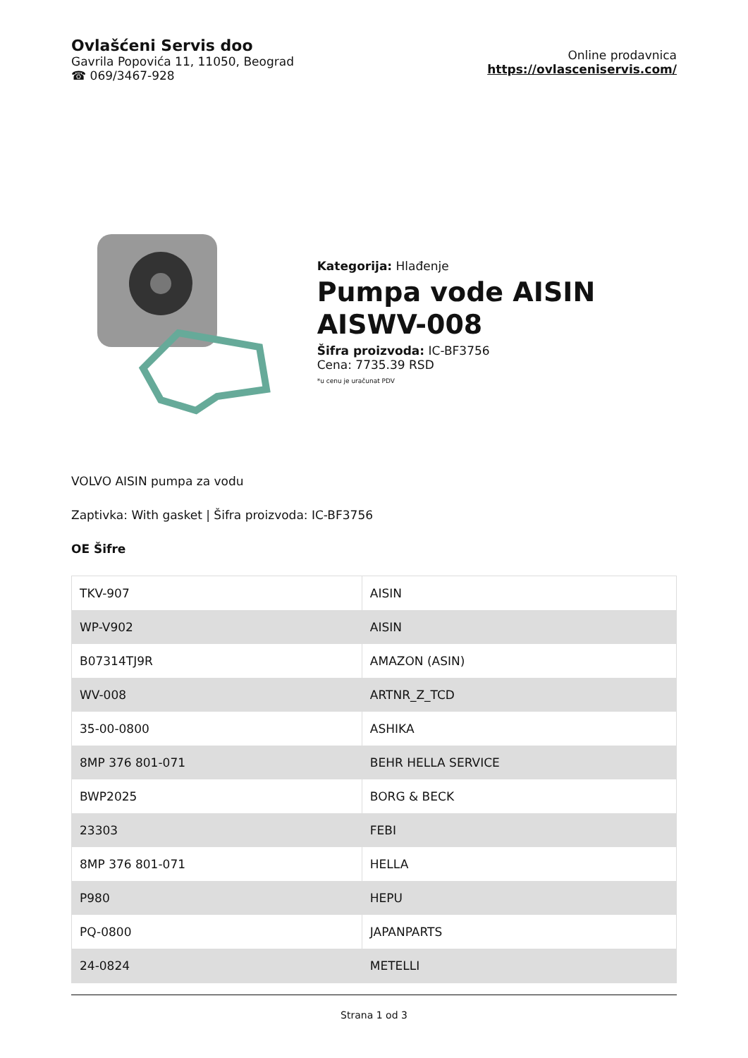Ovlašćeni Servis doo
Gavrila Popovića 11, 11050, Beograd
☎ 069/3467-928
Online prodavnica
https://ovlasceniservis.com/
Kategorija: Hlađenje
Pumpa vode AISIN AISWV-008
Šifra proizvoda: IC-BF3756
Cena: 7735.39 RSD
*u cenu je uračunat PDV
VOLVO AISIN pumpa za vodu
Zaptivka: With gasket | Šifra proizvoda: IC-BF3756
OE Šifre
| TKV-907 | AISIN |
| WP-V902 | AISIN |
| B07314TJ9R | AMAZON (ASIN) |
| WV-008 | ARTNR_Z_TCD |
| 35-00-0800 | ASHIKA |
| 8MP 376 801-071 | BEHR HELLA SERVICE |
| BWP2025 | BORG & BECK |
| 23303 | FEBI |
| 8MP 376 801-071 | HELLA |
| P980 | HEPU |
| PQ-0800 | JAPANPARTS |
| 24-0824 | METELLI |
Strana 1 od 3